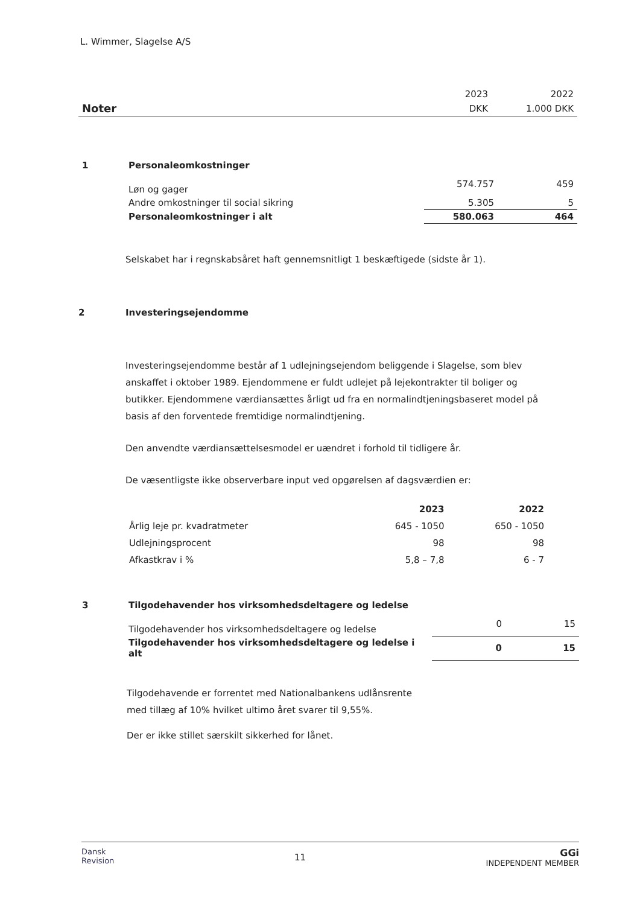L. Wimmer, Slagelse A/S
| | 2023 | 2022 |
| Noter | DKK | 1.000 DKK |
| 1 | Personaleomkostninger | | |
| | Løn og gager | 574.757 | 459 |
| | Andre omkostninger til social sikring | 5.305 | 5 |
| | Personaleomkostninger i alt | 580.063 | 464 |
Selskabet har i regnskabsåret haft gennemsnitligt 1 beskæftigede (sidste år 1).
2 Investeringsejendomme
Investeringsejendomme består af 1 udlejningsejendom beliggende i Slagelse, som blev anskaffet i oktober 1989. Ejendommene er fuldt udlejet på lejekontrakter til boliger og butikker. Ejendommene værdiansættes årligt ud fra en normalindtjeningsbaseret model på basis af den forventede fremtidige normalindtjening.
Den anvendte værdiansættelsesmodel er uændret i forhold til tidligere år.
De væsentligste ikke observerbare input ved opgørelsen af dagsværdien er:
| | 2023 | 2022 |
| Årlig leje pr. kvadratmeter | 645 - 1050 | 650 - 1050 |
| Udlejningsprocent | 98 | 98 |
| Afkastkrav i % | 5,8 – 7,8 | 6 - 7 |
| 3 | Tilgodehavender hos virksomhedsdeltagere og ledelse | | |
| | Tilgodehavender hos virksomhedsdeltagere og ledelse | 0 | 15 |
| | Tilgodehavender hos virksomhedsdeltagere og ledelse i alt | 0 | 15 |
Tilgodehavende er forrentet med Nationalbankens udlånsrente
med tillæg af 10% hvilket ultimo året svarer til 9,55%.
Der er ikke stillet særskilt sikkerhed for lånet.
Dansk
Revision
11
GGi
INDEPENDENT MEMBER